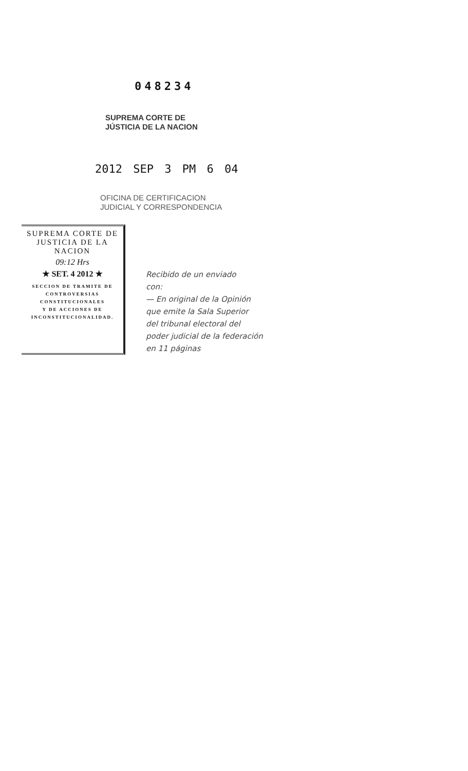048234
SUPREMA CORTE DE
JÚSTICIA DE LA NACION
2012 SEP 3 PM 6 04
OFICINA DE CERTIFICACION
JUDICIAL Y CORRESPONDENCIA
SUPREMA CORTE DE
JUSTICIA DE LA NACION
09:12 Hrs
★ SET. 4 2012 ★
SECCION DE TRAMITE DE
CONTROVERSIAS CONSTITUCIONALES
Y DE ACCIONES DE
INCONSTITUCIONALIDAD.
Recibido de un enviado
con:
— En original de la Opinión
que emite la Sala Superior
del tribunal electoral del
poder judicial de la federación
en 11 páginas